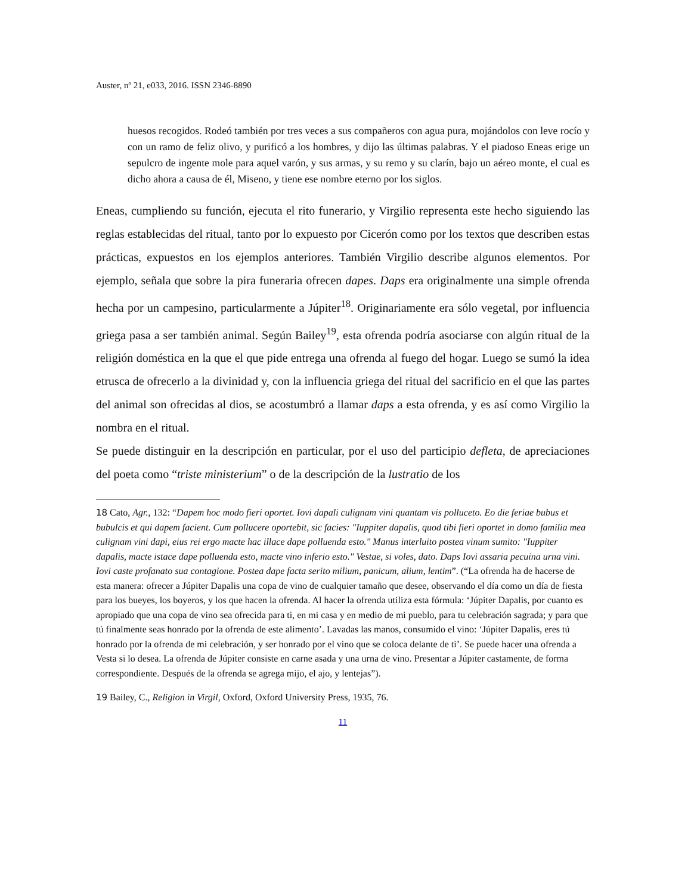Auster, nº 21, e033, 2016. ISSN 2346-8890
huesos recogidos. Rodeó también por tres veces a sus compañeros con agua pura, mojándolos con leve rocío y con un ramo de feliz olivo, y purificó a los hombres, y dijo las últimas palabras. Y el piadoso Eneas erige un sepulcro de ingente mole para aquel varón, y sus armas, y su remo y su clarín, bajo un aéreo monte, el cual es dicho ahora a causa de él, Miseno, y tiene ese nombre eterno por los siglos.
Eneas, cumpliendo su función, ejecuta el rito funerario, y Virgilio representa este hecho siguiendo las reglas establecidas del ritual, tanto por lo expuesto por Cicerón como por los textos que describen estas prácticas, expuestos en los ejemplos anteriores. También Virgilio describe algunos elementos. Por ejemplo, señala que sobre la pira funeraria ofrecen dapes. Daps era originalmente una simple ofrenda hecha por un campesino, particularmente a Júpiter<sup>18</sup>. Originariamente era sólo vegetal, por influencia griega pasa a ser también animal. Según Bailey<sup>19</sup>, esta ofrenda podría asociarse con algún ritual de la religión doméstica en la que el que pide entrega una ofrenda al fuego del hogar. Luego se sumó la idea etrusca de ofrecerlo a la divinidad y, con la influencia griega del ritual del sacrificio en el que las partes del animal son ofrecidas al dios, se acostumbró a llamar daps a esta ofrenda, y es así como Virgilio la nombra en el ritual.
Se puede distinguir en la descripción en particular, por el uso del participio defleta, de apreciaciones del poeta como “triste ministerium” o de la descripción de la lustratio de los
18 Cato, Agr., 132: “Dapem hoc modo fieri oportet. Iovi dapali culignam vini quantam vis polluceto. Eo die feriae bubus et bubulcis et qui dapem facient. Cum pollucere oportebit, sic facies: "Iuppiter dapalis, quod tibi fieri oportet in domo familia mea culignam vini dapi, eius rei ergo macte hac illace dape polluenda esto." Manus interluito postea vinum sumito: "Iuppiter dapalis, macte istace dape polluenda esto, macte vino inferio esto." Vestae, si voles, dato. Daps Iovi assaria pecuina urna vini. Iovi caste profanato sua contagione. Postea dape facta serito milium, panicum, alium, lentim”. (“La ofrenda ha de hacerse de esta manera: ofrecer a Júpiter Dapalis una copa de vino de cualquier tamaño que desee, observando el día como un día de fiesta para los bueyes, los boyeros, y los que hacen la ofrenda. Al hacer la ofrenda utiliza esta fórmula: ‘Júpiter Dapalis, por cuanto es apropiado que una copa de vino sea ofrecida para ti, en mi casa y en medio de mi pueblo, para tu celebración sagrada; y para que tú finalmente seas honrado por la ofrenda de este alimento’. Lavadas las manos, consumido el vino: ‘Júpiter Dapalis, eres tú honrado por la ofrenda de mi celebración, y ser honrado por el vino que se coloca delante de ti’. Se puede hacer una ofrenda a Vesta si lo desea. La ofrenda de Júpiter consiste en carne asada y una urna de vino. Presentar a Júpiter castamente, de forma correspondiente. Después de la ofrenda se agrega mijo, el ajo, y lentejas”).
19 Bailey, C., Religion in Virgil, Oxford, Oxford University Press, 1935, 76.
11